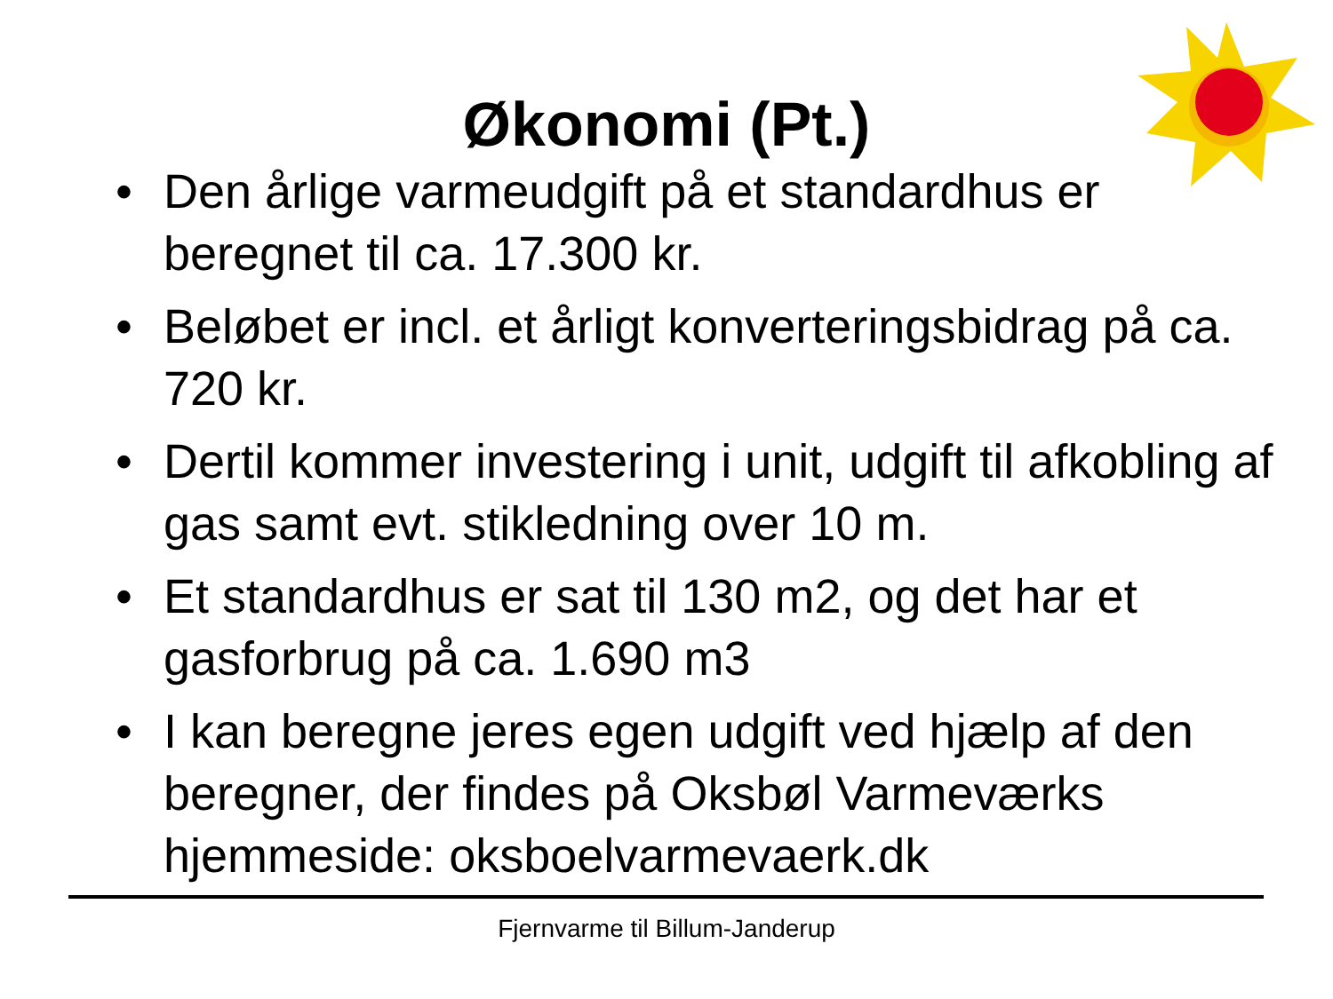Økonomi (Pt.)
• Den årlige varmeudgift på et standardhus er beregnet til ca. 17.300 kr.
• Beløbet er incl. et årligt konverteringsbidrag på ca. 720 kr.
• Dertil kommer investering i unit, udgift til afkobling af gas samt evt. stikledning over 10 m.
• Et standardhus er sat til 130 m2, og det har et gasforbrug på ca. 1.690 m3
• I kan beregne jeres egen udgift ved hjælp af den beregner, der findes på Oksbøl Varmeværks hjemmeside: oksboelvarmevaerk.dk
Fjernvarme til Billum-Janderup